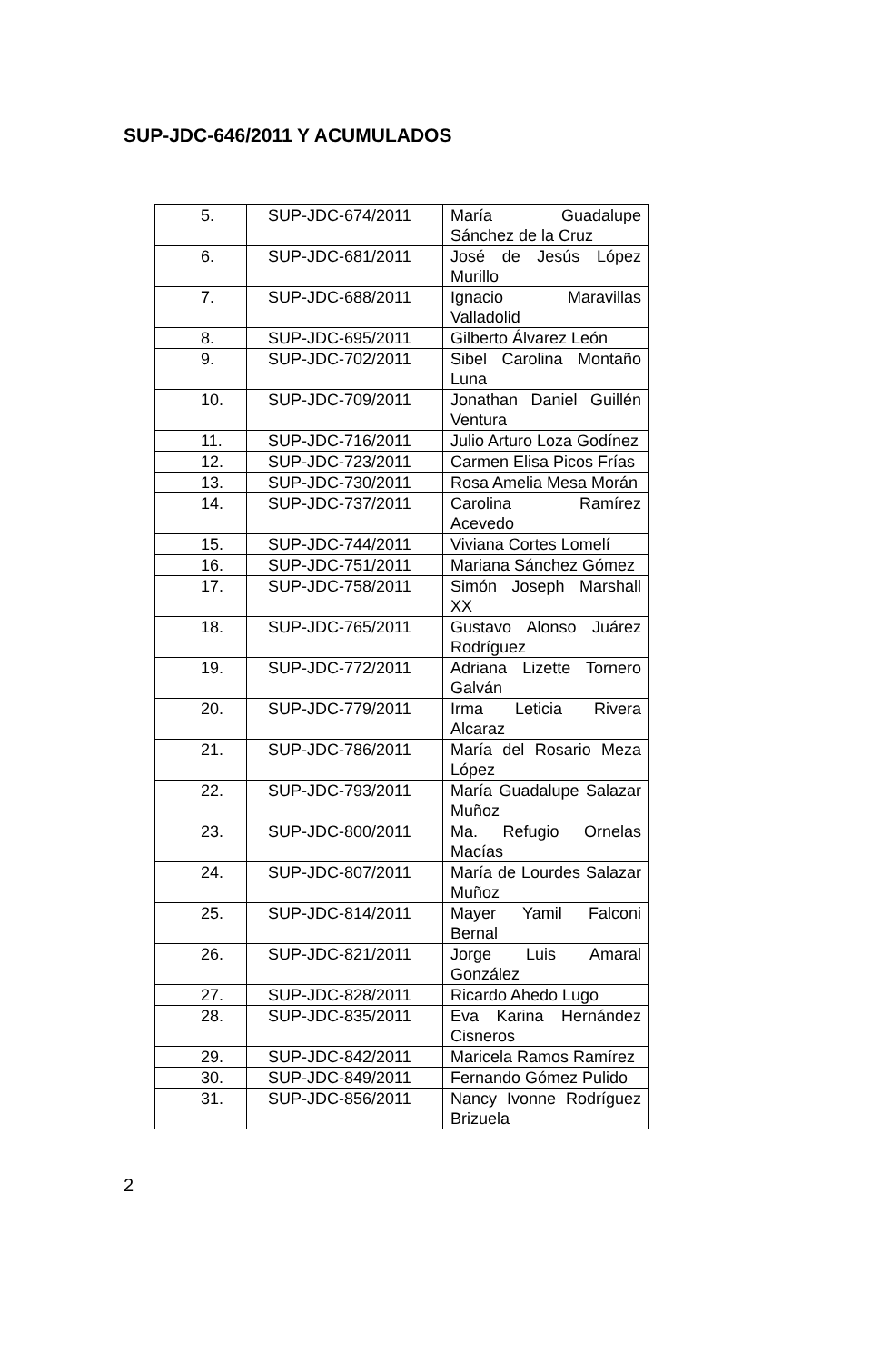SUP-JDC-646/2011 Y ACUMULADOS
| 5. | SUP-JDC-674/2011 | María Guadalupe Sánchez de la Cruz |
| 6. | SUP-JDC-681/2011 | José de Jesús López Murillo |
| 7. | SUP-JDC-688/2011 | Ignacio Maravillas Valladolid |
| 8. | SUP-JDC-695/2011 | Gilberto Álvarez León |
| 9. | SUP-JDC-702/2011 | Sibel Carolina Montaño Luna |
| 10. | SUP-JDC-709/2011 | Jonathan Daniel Guillén Ventura |
| 11. | SUP-JDC-716/2011 | Julio Arturo Loza Godínez |
| 12. | SUP-JDC-723/2011 | Carmen Elisa Picos Frías |
| 13. | SUP-JDC-730/2011 | Rosa Amelia Mesa Morán |
| 14. | SUP-JDC-737/2011 | Carolina Ramírez Acevedo |
| 15. | SUP-JDC-744/2011 | Viviana Cortes Lomelí |
| 16. | SUP-JDC-751/2011 | Mariana Sánchez Gómez |
| 17. | SUP-JDC-758/2011 | Simón Joseph Marshall XX |
| 18. | SUP-JDC-765/2011 | Gustavo Alonso Juárez Rodríguez |
| 19. | SUP-JDC-772/2011 | Adriana Lizette Tornero Galván |
| 20. | SUP-JDC-779/2011 | Irma Leticia Rivera Alcaraz |
| 21. | SUP-JDC-786/2011 | María del Rosario Meza López |
| 22. | SUP-JDC-793/2011 | María Guadalupe Salazar Muñoz |
| 23. | SUP-JDC-800/2011 | Ma. Refugio Ornelas Macías |
| 24. | SUP-JDC-807/2011 | María de Lourdes Salazar Muñoz |
| 25. | SUP-JDC-814/2011 | Mayer Yamil Falconi Bernal |
| 26. | SUP-JDC-821/2011 | Jorge Luis Amaral González |
| 27. | SUP-JDC-828/2011 | Ricardo Ahedo Lugo |
| 28. | SUP-JDC-835/2011 | Eva Karina Hernández Cisneros |
| 29. | SUP-JDC-842/2011 | Maricela Ramos Ramírez |
| 30. | SUP-JDC-849/2011 | Fernando Gómez Pulido |
| 31. | SUP-JDC-856/2011 | Nancy Ivonne Rodríguez Brizuela |
2